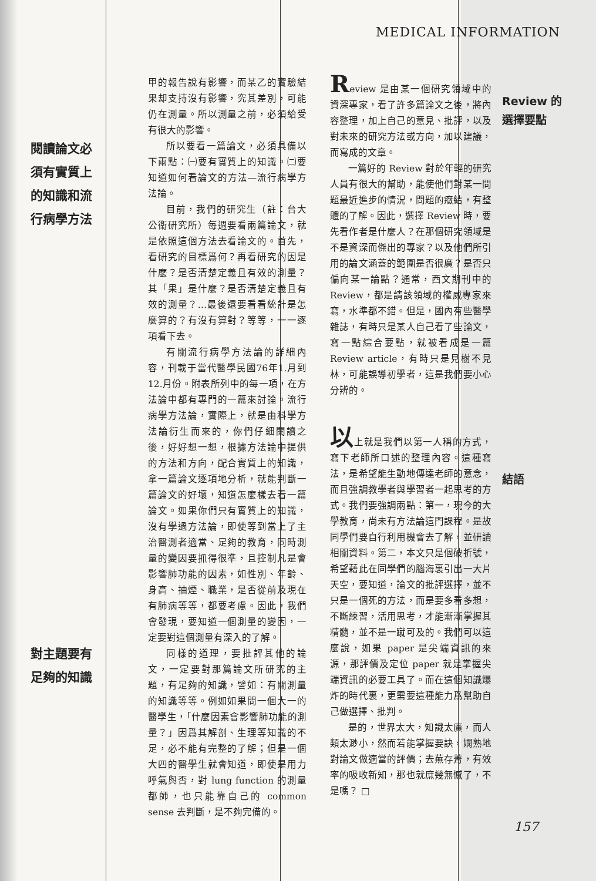MEDICAL INFORMATION
閱讀論文必
須有實質上
的知識和流
行病學方法
對主題要有
足夠的知識
甲的報告說有影響，而某乙的實驗結果却支持沒有影響，究其差別，可能仍在測量。所以測量之前，必須給受有很大的影響。
所以要看一篇論文，必須具備以下兩點：㈠要有實質上的知識。㈡要知道如何看論文的方法—流行病學方法論。
目前，我們的研究生（註：台大公衞研究所）每週要看兩篇論文，就是依照這個方法去看論文的。首先，看研究的目標爲何？再看研究的因是什麽？是否清楚定義且有效的測量？其「果」是什麼？是否清楚定義且有效的測量？…最後還要看看統計是怎麼算的？有沒有算對？等等，一一逐項看下去。
有關流行病學方法論的詳細內容，刊載于當代醫學民國76年1.月到12.月份。附表所列中的每一項，在方法論中都有專門的一篇來討論。流行病學方法論，實際上，就是由科學方法論衍生而來的，你們仔細閱讀之後，好好想一想，根據方法論中提供的方法和方向，配合實質上的知識，拿一篇論文逐項地分析，就能判斷一篇論文的好壞，知道怎麼樣去看一篇論文。如果你們只有實質上的知識，沒有學過方法論，即使等到當上了主治醫測者適當、足夠的教育，同時測量的變因要抓得很準，且控制凡是會影響肺功能的因素，如性別、年齡、身高、抽煙、職業，是否從前及現在有肺病等等，都要考慮。因此，我們會發現，要知道一個測量的變因，一定要對這個測量有深入的了解。
同樣的道理，要批評其他的論文，一定要對那篇論文所研究的主題，有足夠的知識，譬如：有關測量的知識等等。例如如果問一個大一的醫學生，「什麼因素會影響肺功能的測量？」因爲其解剖、生理等知識的不足，必不能有完整的了解；但是一個大四的醫學生就會知道，即使是用力呼氣與否，對 lung function 的測量都師，也只能靠自己的 common sense 去判斷，是不夠完備的。
Review 是由某一個研究領域中的資深專家，看了許多篇論文之後，將內容整理，加上自己的意見、批評，以及對未來的研究方法或方向，加以建議，而寫成的文章。
一篇好的 Review 對於年輕的研究人員有很大的幫助，能使他們對某一問題最近進步的情況，問題的癥結，有整體的了解。因此，選擇 Review 時，要先看作者是什麼人？在那個研究領域是不是資深而傑出的專家？以及他們所引用的論文涵蓋的範圍是否很廣？是否只偏向某一論點？通常，西文期刊中的 Review，都是請該領域的權威專家來寫，水準都不錯。但是，國內有些醫學雜誌，有時只是某人自己看了些論文，寫一點綜合要點，就被看成是一篇 Review article，有時只是見樹不見林，可能誤導初學者，這是我們要小心分辨的。
以上就是我們以第一人稱的方式，寫下老師所口述的整理內容。這種寫法，是希望能生動地傳達老師的意念，而且強調教學者與學習者一起思考的方式。我們要強調兩點：第一，現今的大學教育，尚未有方法論這門課程。是故同學們要自行利用機會去了解，並研讀相關資料。第二，本文只是個破折號，希望藉此在同學們的腦海裏引出一大片天空，要知道，論文的批評選擇，並不只是一個死的方法，而是要多看多想，不斷練習，活用思考，才能漸漸掌握其精髓，並不是一蹴可及的。我們可以這麼說，如果 paper 是尖端資訊的來源，那評價及定位 paper 就是掌握尖端資訊的必要工具了。而在這個知識爆炸的時代裏，更需要這種能力爲幫助自己做選擇、批判。
是的，世界太大，知識太廣，而人類太渺小，然而若能掌握要訣，嫻熟地對論文做適當的評價；去蕪存菁，有效率的吸收新知，那也就庶幾無憾了，不是嗎？ □
Review 的
選擇要點
結語
157